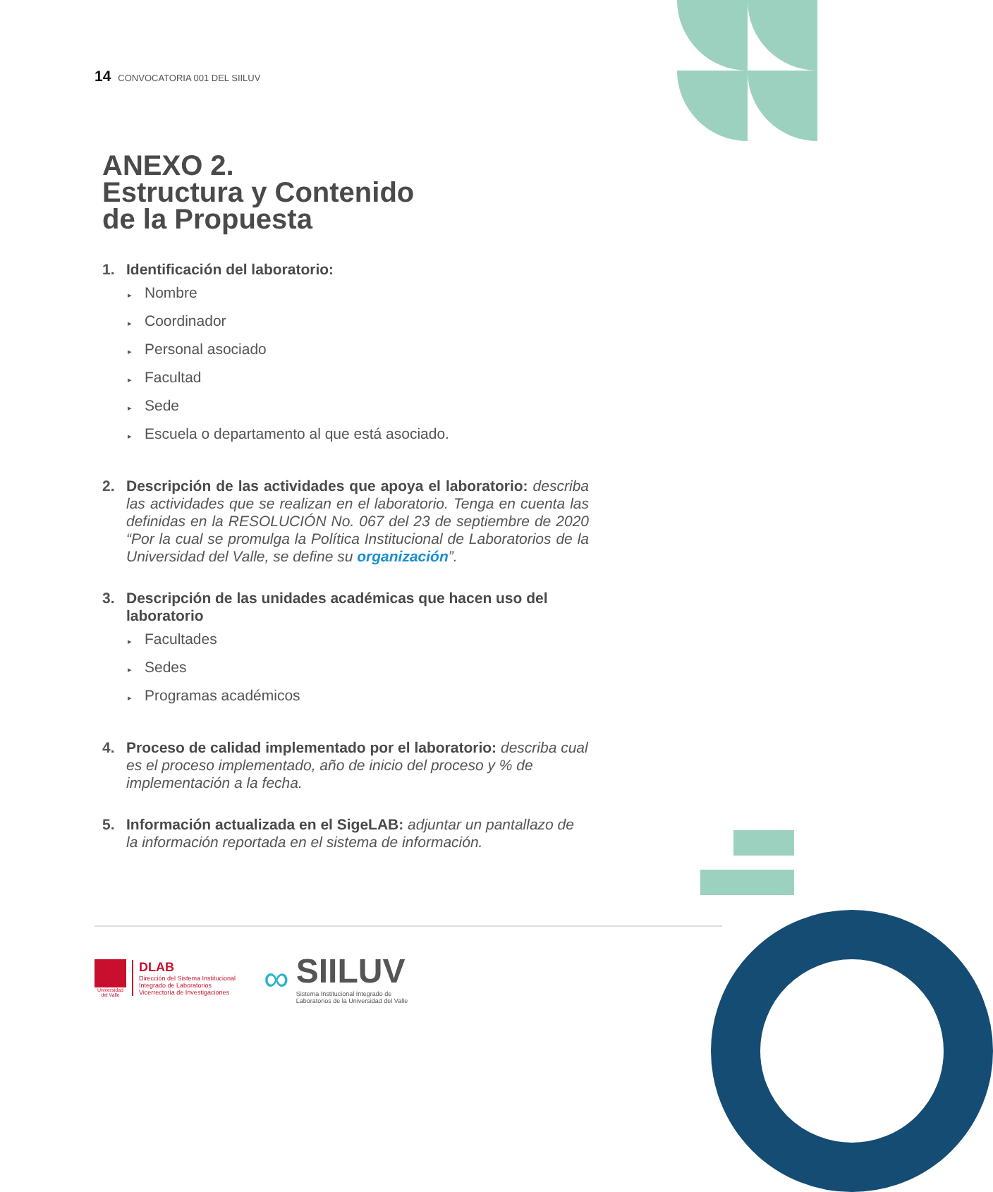14 CONVOCATORIA 001 DEL SIILUV
ANEXO 2.
Estructura y Contenido
de la Propuesta
1. Identificación del laboratorio:
▸ Nombre
▸ Coordinador
▸ Personal asociado
▸ Facultad
▸ Sede
▸ Escuela o departamento al que está asociado.
2. Descripción de las actividades que apoya el laboratorio: describa las actividades que se realizan en el laboratorio. Tenga en cuenta las definidas en la RESOLUCIÓN No. 067 del 23 de septiembre de 2020 “Por la cual se promulga la Política Institucional de Laboratorios de la Universidad del Valle, se define su organización”.
3. Descripción de las unidades académicas que hacen uso del laboratorio
▸ Facultades
▸ Sedes
▸ Programas académicos
4. Proceso de calidad implementado por el laboratorio: describa cual es el proceso implementado, año de inicio del proceso y % de implementación a la fecha.
5. Información actualizada en el SigeLAB: adjuntar un pantallazo de la información reportada en el sistema de información.
Universidad del Valle
DLAB
Dirección del Sistema Institucional
Integrado de Laboratorios
Vicerrectoría de Investigaciones
∞
SIILUV
Sistema Institucional Integrado de
Laboratorios de la Universidad del Valle